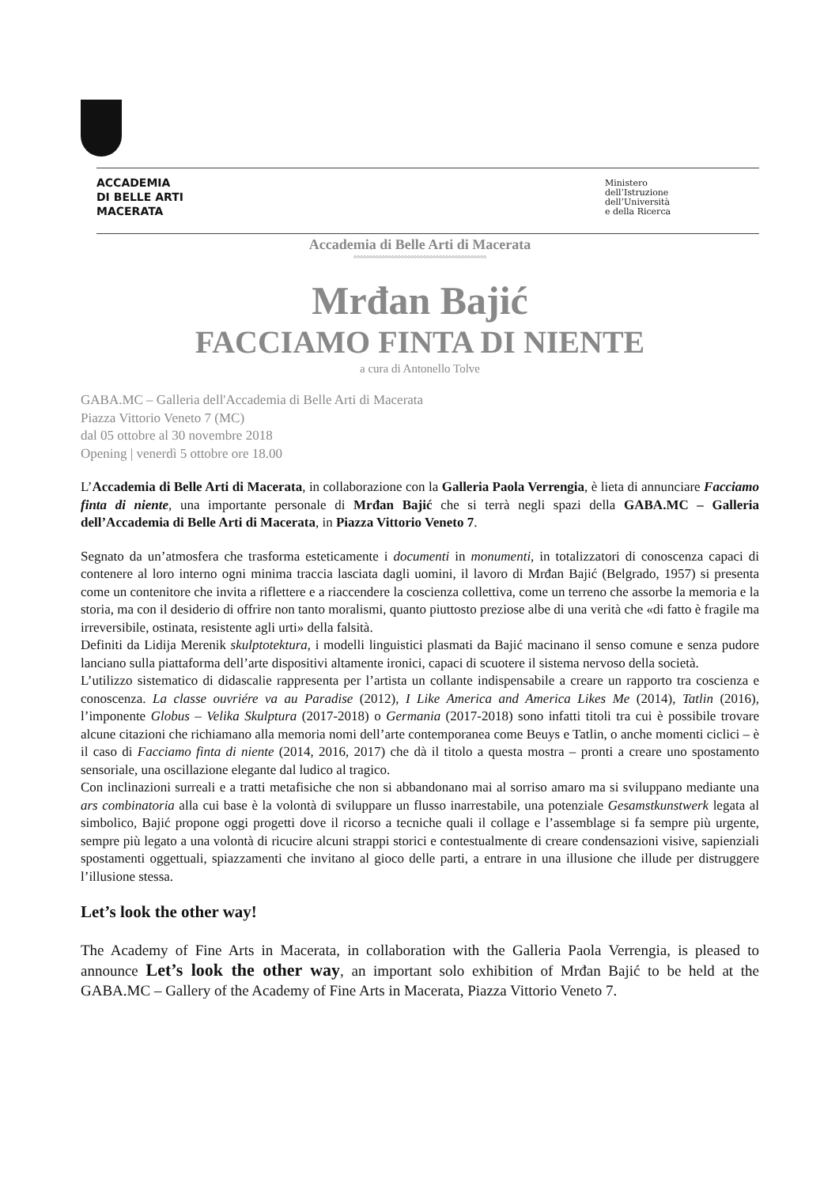ACCADEMIA
DI BELLE ARTI
MACERATA
Ministero
dell’Istruzione
dell’Università
e della Ricerca
Accademia di Belle Arti di Macerata
°°°°°°°°°°°°°°°°°°°°°°°°°°°°°°°°°°°°°°°°°°
Mrđan Bajić
FACCIAMO FINTA DI NIENTE
a cura di Antonello Tolve
GABA.MC – Galleria dell'Accademia di Belle Arti di Macerata
Piazza Vittorio Veneto 7 (MC)
dal 05 ottobre al 30 novembre 2018
Opening | venerdì 5 ottobre ore 18.00
L’Accademia di Belle Arti di Macerata, in collaborazione con la Galleria Paola Verrengia, è lieta di annunciare Facciamo finta di niente, una importante personale di Mrđan Bajić che si terrà negli spazi della GABA.MC – Galleria dell’Accademia di Belle Arti di Macerata, in Piazza Vittorio Veneto 7.
Segnato da un’atmosfera che trasforma esteticamente i documenti in monumenti, in totalizzatori di conoscenza capaci di contenere al loro interno ogni minima traccia lasciata dagli uomini, il lavoro di Mrđan Bajić (Belgrado, 1957) si presenta come un contenitore che invita a riflettere e a riaccendere la coscienza collettiva, come un terreno che assorbe la memoria e la storia, ma con il desiderio di offrire non tanto moralismi, quanto piuttosto preziose albe di una verità che «di fatto è fragile ma irreversibile, ostinata, resistente agli urti» della falsità.
Definiti da Lidija Merenik skulptotektura, i modelli linguistici plasmati da Bajić macinano il senso comune e senza pudore lanciano sulla piattaforma dell’arte dispositivi altamente ironici, capaci di scuotere il sistema nervoso della società.
L’utilizzo sistematico di didascalie rappresenta per l’artista un collante indispensabile a creare un rapporto tra coscienza e conoscenza. La classe ouvriére va au Paradise (2012), I Like America and America Likes Me (2014), Tatlin (2016), l’imponente Globus – Velika Skulptura (2017-2018) o Germania (2017-2018) sono infatti titoli tra cui è possibile trovare alcune citazioni che richiamano alla memoria nomi dell’arte contemporanea come Beuys e Tatlin, o anche momenti ciclici – è il caso di Facciamo finta di niente (2014, 2016, 2017) che dà il titolo a questa mostra – pronti a creare uno spostamento sensoriale, una oscillazione elegante dal ludico al tragico.
Con inclinazioni surreali e a tratti metafisiche che non si abbandonano mai al sorriso amaro ma si sviluppano mediante una ars combinatoria alla cui base è la volontà di sviluppare un flusso inarrestabile, una potenziale Gesamstkunstwerk legata al simbolico, Bajić propone oggi progetti dove il ricorso a tecniche quali il collage e l’assemblage si fa sempre più urgente, sempre più legato a una volontà di ricucire alcuni strappi storici e contestualmente di creare condensazioni visive, sapienziali spostamenti oggettuali, spiazzamenti che invitano al gioco delle parti, a entrare in una illusione che illude per distruggere l’illusione stessa.
Let’s look the other way!
The Academy of Fine Arts in Macerata, in collaboration with the Galleria Paola Verrengia, is pleased to announce Let’s look the other way, an important solo exhibition of Mrđan Bajić to be held at the GABA.MC – Gallery of the Academy of Fine Arts in Macerata, Piazza Vittorio Veneto 7.